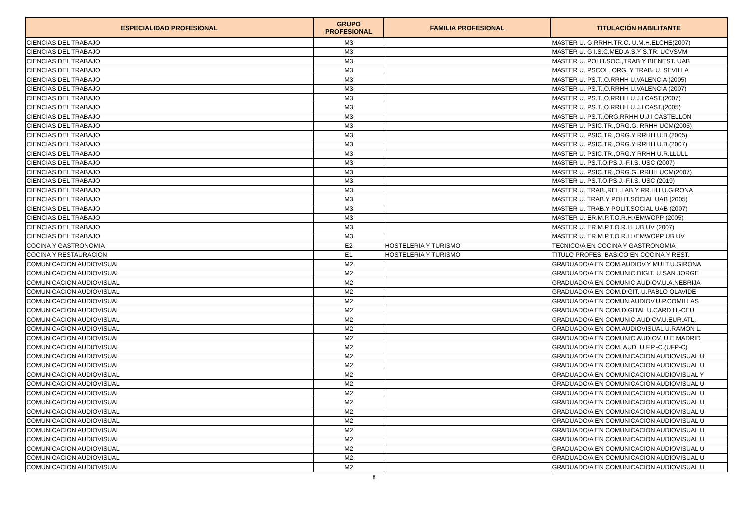| ESPECIALIDAD PROFESIONAL | GRUPO PROFESIONAL | FAMILIA PROFESIONAL | TITULACIÓN HABILITANTE |
| --- | --- | --- | --- |
| CIENCIAS DEL TRABAJO | M3 | | MASTER U. G.RRHH.TR.O. U.M.H.ELCHE(2007) |
| CIENCIAS DEL TRABAJO | M3 | | MASTER U. G.I.S.C.MED.A.S.Y S.TR. UCVSVM |
| CIENCIAS DEL TRABAJO | M3 | | MASTER U. POLIT.SOC.,TRAB.Y BIENEST. UAB |
| CIENCIAS DEL TRABAJO | M3 | | MASTER U. PSCOL. ORG. Y TRAB. U. SEVILLA |
| CIENCIAS DEL TRABAJO | M3 | | MASTER U. PS.T.,O.RRHH U.VALENCIA (2005) |
| CIENCIAS DEL TRABAJO | M3 | | MASTER U. PS.T.,O.RRHH U.VALENCIA (2007) |
| CIENCIAS DEL TRABAJO | M3 | | MASTER U. PS.T.,O.RRHH U.J.I CAST.(2007) |
| CIENCIAS DEL TRABAJO | M3 | | MASTER U. PS.T.,O.RRHH U.J.I CAST.(2005) |
| CIENCIAS DEL TRABAJO | M3 | | MASTER U. PS.T.,ORG.RRHH U.J.I CASTELLON |
| CIENCIAS DEL TRABAJO | M3 | | MASTER U. PSIC.TR.,ORG.G. RRHH UCM(2005) |
| CIENCIAS DEL TRABAJO | M3 | | MASTER U. PSIC.TR.,ORG.Y RRHH U.B.(2005) |
| CIENCIAS DEL TRABAJO | M3 | | MASTER U. PSIC.TR.,ORG.Y RRHH U.B.(2007) |
| CIENCIAS DEL TRABAJO | M3 | | MASTER U. PSIC.TR.,ORG.Y RRHH U.R.LLULL |
| CIENCIAS DEL TRABAJO | M3 | | MASTER U. PS.T.O.PS.J.-F.I.S. USC (2007) |
| CIENCIAS DEL TRABAJO | M3 | | MASTER U. PSIC.TR.,ORG.G. RRHH UCM(2007) |
| CIENCIAS DEL TRABAJO | M3 | | MASTER U. PS.T.O.PS.J.-F.I.S. USC (2019) |
| CIENCIAS DEL TRABAJO | M3 | | MASTER U. TRAB.,REL.LAB.Y RR.HH U.GIRONA |
| CIENCIAS DEL TRABAJO | M3 | | MASTER U. TRAB.Y POLIT.SOCIAL UAB (2005) |
| CIENCIAS DEL TRABAJO | M3 | | MASTER U. TRAB.Y POLIT.SOCIAL UAB (2007) |
| CIENCIAS DEL TRABAJO | M3 | | MASTER U. ER.M.P.T.O.R.H./EMWOPP (2005) |
| CIENCIAS DEL TRABAJO | M3 | | MASTER U. ER.M.P.T.O.R.H. UB UV (2007) |
| CIENCIAS DEL TRABAJO | M3 | | MASTER U. ER.M.P.T.O.R.H./EMWOPP UB UV |
| COCINA Y GASTRONOMIA | E2 | HOSTELERIA Y TURISMO | TECNICO/A EN COCINA Y GASTRONOMIA |
| COCINA Y RESTAURACION | E1 | HOSTELERIA Y TURISMO | TITULO PROFES. BASICO EN COCINA Y REST. |
| COMUNICACION AUDIOVISUAL | M2 | | GRADUADO/A EN COM.AUDIOV.Y MULT.U.GIRONA |
| COMUNICACION AUDIOVISUAL | M2 | | GRADUADO/A EN COMUNIC.DIGIT. U.SAN JORGE |
| COMUNICACION AUDIOVISUAL | M2 | | GRADUADO/A EN COMUNIC.AUDIOV.U.A.NEBRIJA |
| COMUNICACION AUDIOVISUAL | M2 | | GRADUADO/A EN COM.DIGIT. U.PABLO OLAVIDE |
| COMUNICACION AUDIOVISUAL | M2 | | GRADUADO/A EN COMUN.AUDIOV.U.P.COMILLAS |
| COMUNICACION AUDIOVISUAL | M2 | | GRADUADO/A EN COM.DIGITAL U.CARD.H.-CEU |
| COMUNICACION AUDIOVISUAL | M2 | | GRADUADO/A EN COMUNIC.AUDIOV.U.EUR.ATL. |
| COMUNICACION AUDIOVISUAL | M2 | | GRADUADO/A EN COM.AUDIOVISUAL U.RAMON L. |
| COMUNICACION AUDIOVISUAL | M2 | | GRADUADO/A EN COMUNIC.AUDIOV. U.E.MADRID |
| COMUNICACION AUDIOVISUAL | M2 | | GRADUADO/A EN COM. AUD. U.F.P.-C.(UFP-C) |
| COMUNICACION AUDIOVISUAL | M2 | | GRADUADO/A EN COMUNICACION AUDIOVISUAL U |
| COMUNICACION AUDIOVISUAL | M2 | | GRADUADO/A EN COMUNICACION AUDIOVISUAL U |
| COMUNICACION AUDIOVISUAL | M2 | | GRADUADO/A EN COMUNICACION AUDIOVISUAL Y |
| COMUNICACION AUDIOVISUAL | M2 | | GRADUADO/A EN COMUNICACION AUDIOVISUAL U |
| COMUNICACION AUDIOVISUAL | M2 | | GRADUADO/A EN COMUNICACION AUDIOVISUAL U |
| COMUNICACION AUDIOVISUAL | M2 | | GRADUADO/A EN COMUNICACION AUDIOVISUAL U |
| COMUNICACION AUDIOVISUAL | M2 | | GRADUADO/A EN COMUNICACION AUDIOVISUAL U |
| COMUNICACION AUDIOVISUAL | M2 | | GRADUADO/A EN COMUNICACION AUDIOVISUAL U |
| COMUNICACION AUDIOVISUAL | M2 | | GRADUADO/A EN COMUNICACION AUDIOVISUAL U |
| COMUNICACION AUDIOVISUAL | M2 | | GRADUADO/A EN COMUNICACION AUDIOVISUAL U |
| COMUNICACION AUDIOVISUAL | M2 | | GRADUADO/A EN COMUNICACION AUDIOVISUAL U |
| COMUNICACION AUDIOVISUAL | M2 | | GRADUADO/A EN COMUNICACION AUDIOVISUAL U |
| COMUNICACION AUDIOVISUAL | M2 | | GRADUADO/A EN COMUNICACION AUDIOVISUAL U |
8